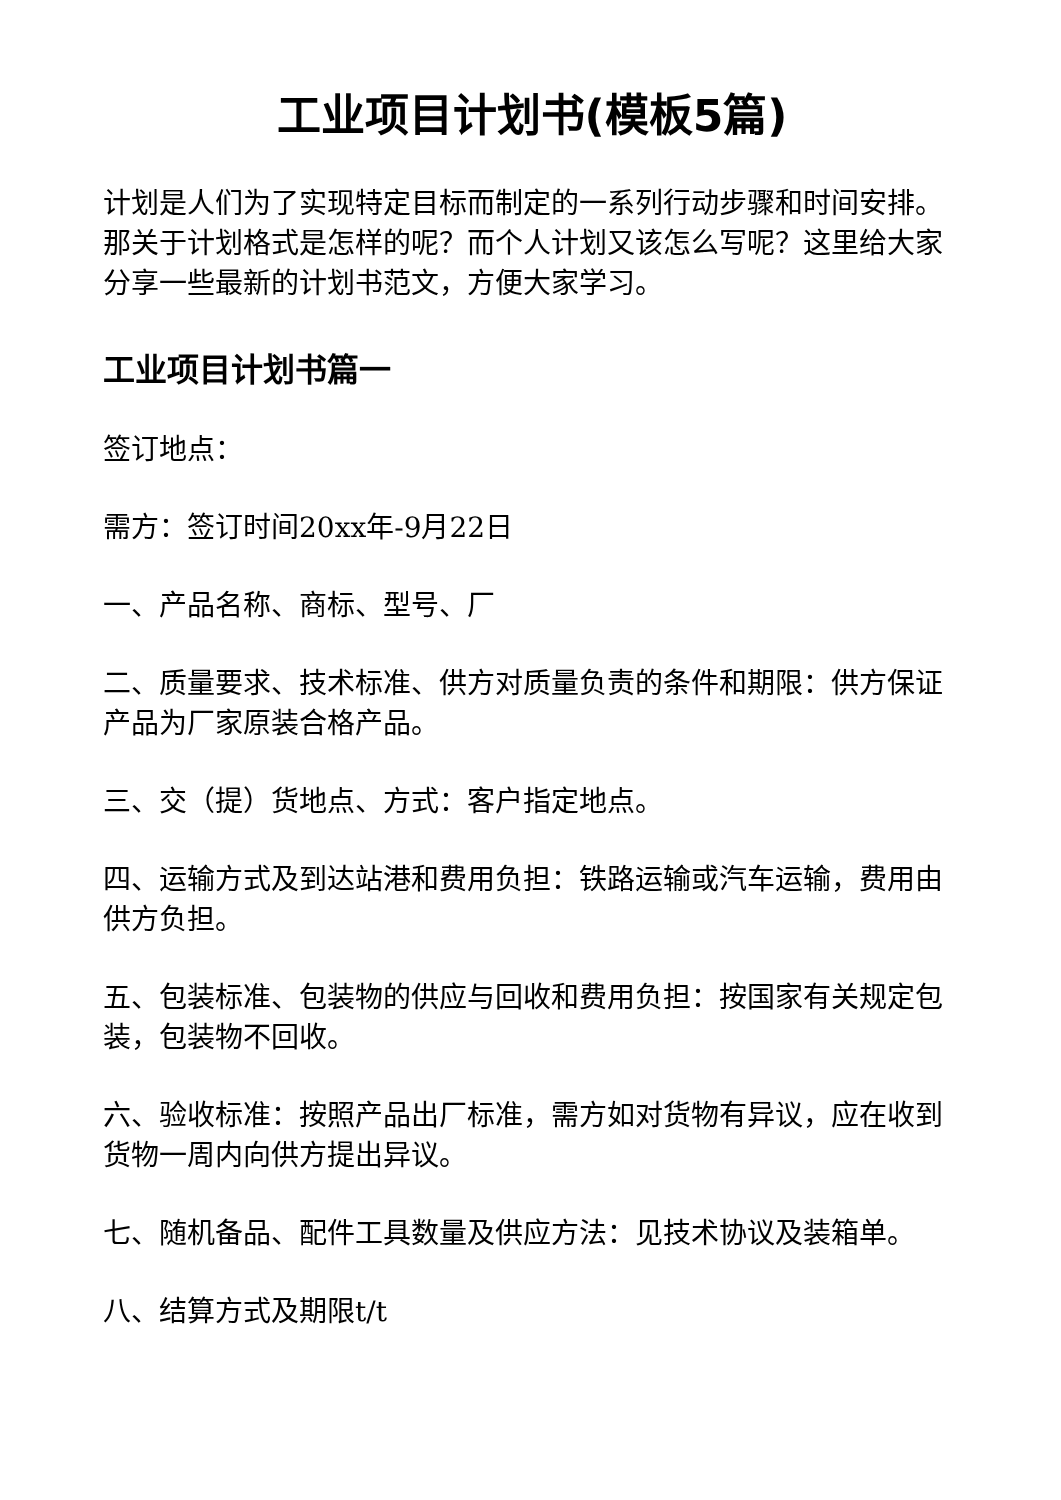工业项目计划书(模板5篇)
计划是人们为了实现特定目标而制定的一系列行动步骤和时间安排。那关于计划格式是怎样的呢？而个人计划又该怎么写呢？这里给大家分享一些最新的计划书范文，方便大家学习。
工业项目计划书篇一
签订地点：
需方：签订时间20xx年-9月22日
一、产品名称、商标、型号、厂
二、质量要求、技术标准、供方对质量负责的条件和期限：供方保证产品为厂家原装合格产品。
三、交（提）货地点、方式：客户指定地点。
四、运输方式及到达站港和费用负担：铁路运输或汽车运输，费用由供方负担。
五、包装标准、包装物的供应与回收和费用负担：按国家有关规定包装，包装物不回收。
六、验收标准：按照产品出厂标准，需方如对货物有异议，应在收到货物一周内向供方提出异议。
七、随机备品、配件工具数量及供应方法：见技术协议及装箱单。
八、结算方式及期限t/t